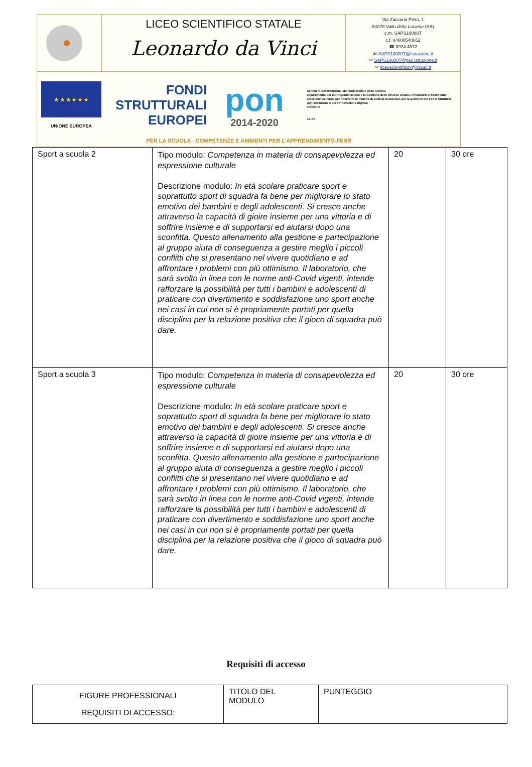LICEO SCIENTIFICO STATALE
Leonardo da Vinci
Via Zaccaria Pinto, 1
84078 Vallo della Lucania (SA)
c.m. SAPS10000T
c.f. 84000540652
☎ 0974.4572
✉ SAPS10000T@istruzione.it
✉ SAPS10000T@pec.istruzione.it
✉ liceoscientificov@tiscali.it
★ ★ ★ ★ ★ ★
UNIONE EUROPEA
FONDI
STRUTTURALI
EUROPEI
pon
2014-2020
Ministero dell'Istruzione, dell'Università e della Ricerca
Dipartimento per la Programmazione e la Gestione delle Risorse Umane, Finanziarie e Strumentali
Direzione Generale per interventi in materia di Edilizia Scolastica, per la gestione dei Fondi Strutturali per l'Istruzione e per l'Innovazione Digitale
Ufficio IV
MIUR
PER LA SCUOLA - COMPETENZE E AMBIENTI PER L'APPRENDIMENTO-FESR
| Sport a scuola 2 | Tipo modulo: Competenza in materia di consapevolezza ed espressione culturale Descrizione modulo: In età scolare praticare sport e soprattutto sport di squadra fa bene per migliorare lo stato emotivo dei bambini e degli adolescenti. Si cresce anche attraverso la capacità di gioire insieme per una vittoria e di soffrire insieme e di supportarsi ed aiutarsi dopo una sconfitta. Questo allenamento alla gestione e partecipazione al gruppo aiuta di conseguenza a gestire meglio i piccoli conflitti che si presentano nel vivere quotidiano e ad affrontare i problemi con più ottimismo. Il laboratorio, che sarà svolto in linea con le norme anti-Covid vigenti, intende rafforzare la possibilità per tutti i bambini e adolescenti di praticare con divertimento e soddisfazione uno sport anche nei casi in cui non si è propriamente portati per quella disciplina per la relazione positiva che il gioco di squadra può dare. | 20 | 30 ore |
| Sport a scuola 3 | Tipo modulo: Competenza in materia di consapevolezza ed espressione culturale Descrizione modulo: In età scolare praticare sport e soprattutto sport di squadra fa bene per migliorare lo stato emotivo dei bambini e degli adolescenti. Si cresce anche attraverso la capacità di gioire insieme per una vittoria e di soffrire insieme e di supportarsi ed aiutarsi dopo una sconfitta. Questo allenamento alla gestione e partecipazione al gruppo aiuta di conseguenza a gestire meglio i piccoli conflitti che si presentano nel vivere quotidiano e ad affrontare i problemi con più ottimismo. Il laboratorio, che sarà svolto in linea con le norme anti-Covid vigenti, intende rafforzare la possibilità per tutti i bambini e adolescenti di praticare con divertimento e soddisfazione uno sport anche nei casi in cui non si è propriamente portati per quella disciplina per la relazione positiva che il gioco di squadra può dare. | 20 | 30 ore |
Requisiti di accesso
| FIGURE PROFESSIONALI REQUISITI DI ACCESSO: | TITOLO DEL MODULO | PUNTEGGIO |